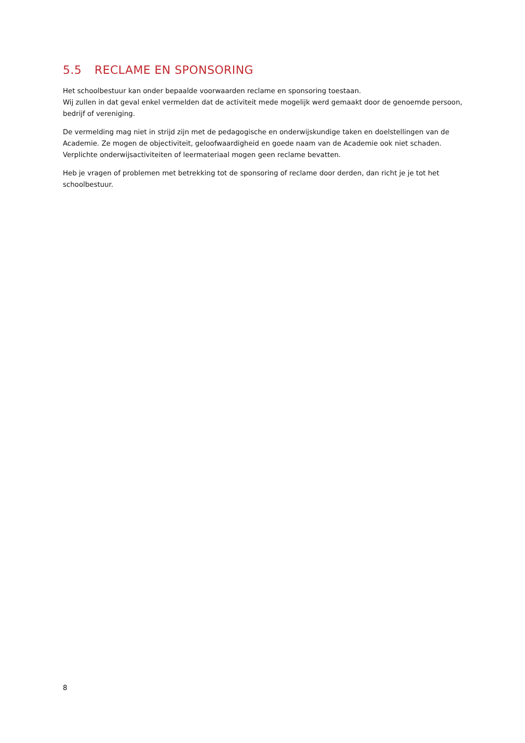5.5 RECLAME EN SPONSORING
Het schoolbestuur kan onder bepaalde voorwaarden reclame en sponsoring toestaan.
Wij zullen in dat geval enkel vermelden dat de activiteit mede mogelijk werd gemaakt door de genoemde persoon, bedrijf of vereniging.
De vermelding mag niet in strijd zijn met de pedagogische en onderwijskundige taken en doelstellingen van de Academie. Ze mogen de objectiviteit, geloofwaardigheid en goede naam van de Academie ook niet schaden. Verplichte onderwijsactiviteiten of leermateriaal mogen geen reclame bevatten.
Heb je vragen of problemen met betrekking tot de sponsoring of reclame door derden, dan richt je je tot het schoolbestuur.
8